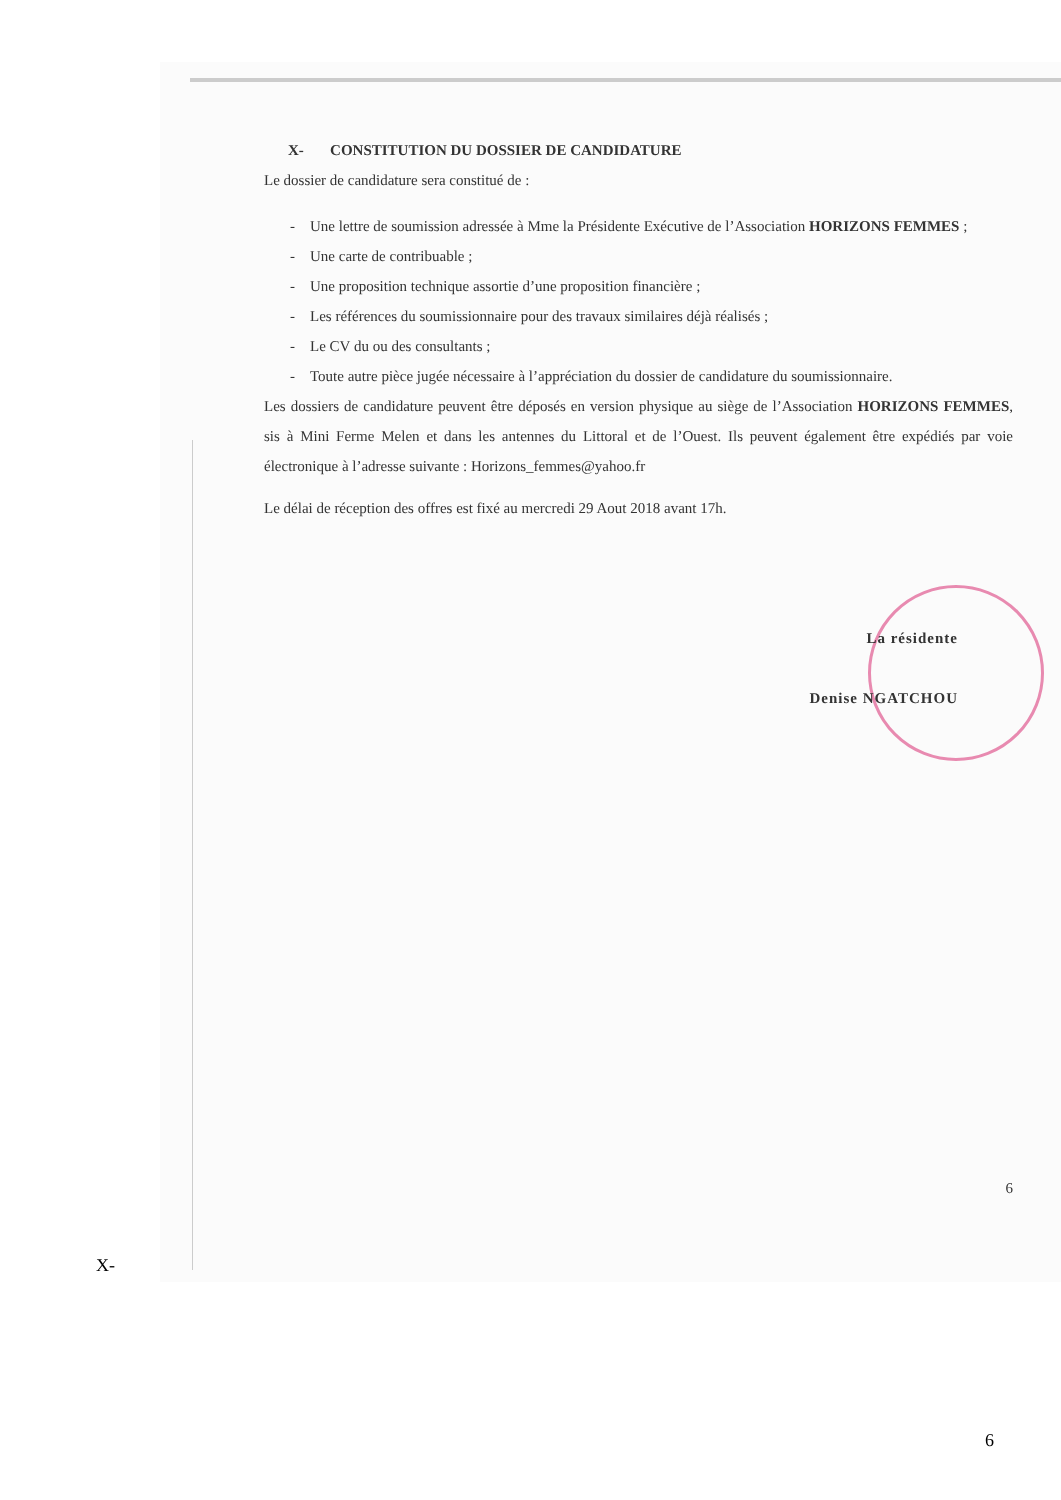X- CONSTITUTION DU DOSSIER DE CANDIDATURE
Le dossier de candidature sera constitué de :
- Une lettre de soumission adressée à Mme la Présidente Exécutive de l’Association HORIZONS FEMMES ;
- Une carte de contribuable ;
- Une proposition technique assortie d’une proposition financière ;
- Les références du soumissionnaire pour des travaux similaires déjà réalisés ;
- Le CV du ou des consultants ;
- Toute autre pièce jugée nécessaire à l’appréciation du dossier de candidature du soumissionnaire.
Les dossiers de candidature peuvent être déposés en version physique au siège de l’Association HORIZONS FEMMES, sis à Mini Ferme Melen et dans les antennes du Littoral et de l’Ouest. Ils peuvent également être expédiés par voie électronique à l’adresse suivante : Horizons_femmes@yahoo.fr
Le délai de réception des offres est fixé au mercredi 29 Aout 2018 avant 17h.
La résidente
Denise NGATCHOU
6
X-
6